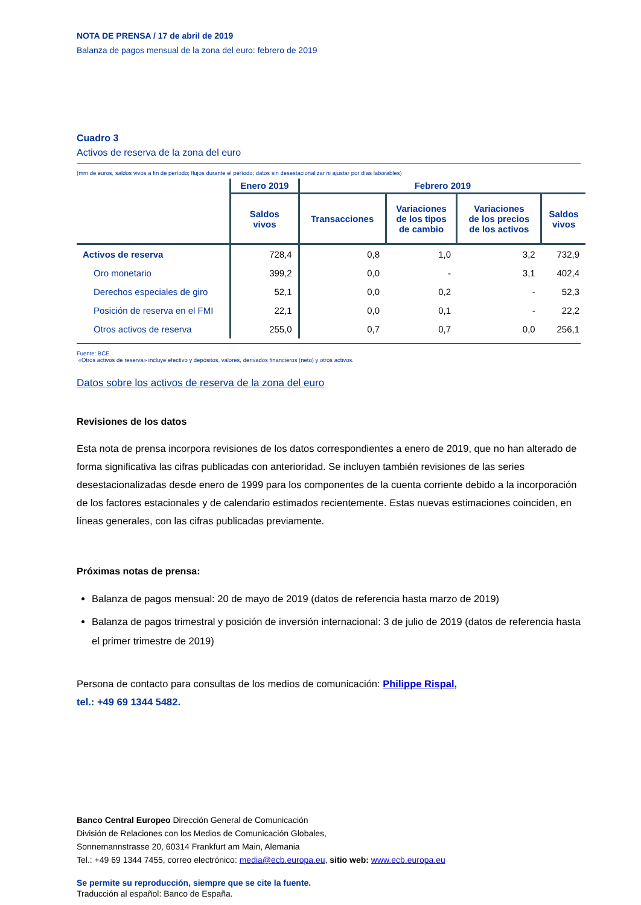NOTA DE PRENSA / 17 de abril de 2019
Balanza de pagos mensual de la zona del euro: febrero de 2019
Cuadro 3
Activos de reserva de la zona del euro
(mm de euros, saldos vivos a fin de período; flujos durante el período; datos sin desestacionalizar ni ajustar por días laborables)
| | Enero 2019 | Febrero 2019 | | | |
| --- | --- | --- | --- | --- | --- |
| | Saldos vivos | Transacciones | Variaciones de los tipos de cambio | Variaciones de los precios de los activos | Saldos vivos |
| Activos de reserva | 728,4 | 0,8 | 1,0 | 3,2 | 732,9 |
| Oro monetario | 399,2 | 0,0 | - | 3,1 | 402,4 |
| Derechos especiales de giro | 52,1 | 0,0 | 0,2 | - | 52,3 |
| Posición de reserva en el FMI | 22,1 | 0,0 | 0,1 | - | 22,2 |
| Otros activos de reserva | 255,0 | 0,7 | 0,7 | 0,0 | 256,1 |
Fuente: BCE.
«Otros activos de reserva» incluye efectivo y depósitos, valores, derivados financieros (neto) y otros activos.
Datos sobre los activos de reserva de la zona del euro
Revisiones de los datos
Esta nota de prensa incorpora revisiones de los datos correspondientes a enero de 2019, que no han alterado de forma significativa las cifras publicadas con anterioridad. Se incluyen también revisiones de las series desestacionalizadas desde enero de 1999 para los componentes de la cuenta corriente debido a la incorporación de los factores estacionales y de calendario estimados recientemente. Estas nuevas estimaciones coinciden, en líneas generales, con las cifras publicadas previamente.
Próximas notas de prensa:
Balanza de pagos mensual: 20 de mayo de 2019 (datos de referencia hasta marzo de 2019)
Balanza de pagos trimestral y posición de inversión internacional: 3 de julio de 2019 (datos de referencia hasta el primer trimestre de 2019)
Persona de contacto para consultas de los medios de comunicación: Philippe Rispal,
tel.: +49 69 1344 5482.
Banco Central Europeo Dirección General de Comunicación
División de Relaciones con los Medios de Comunicación Globales,
Sonnemannstrasse 20, 60314 Frankfurt am Main, Alemania
Tel.: +49 69 1344 7455, correo electrónico: media@ecb.europa.eu, sitio web: www.ecb.europa.eu
Se permite su reproducción, siempre que se cite la fuente.
Traducción al español: Banco de España.